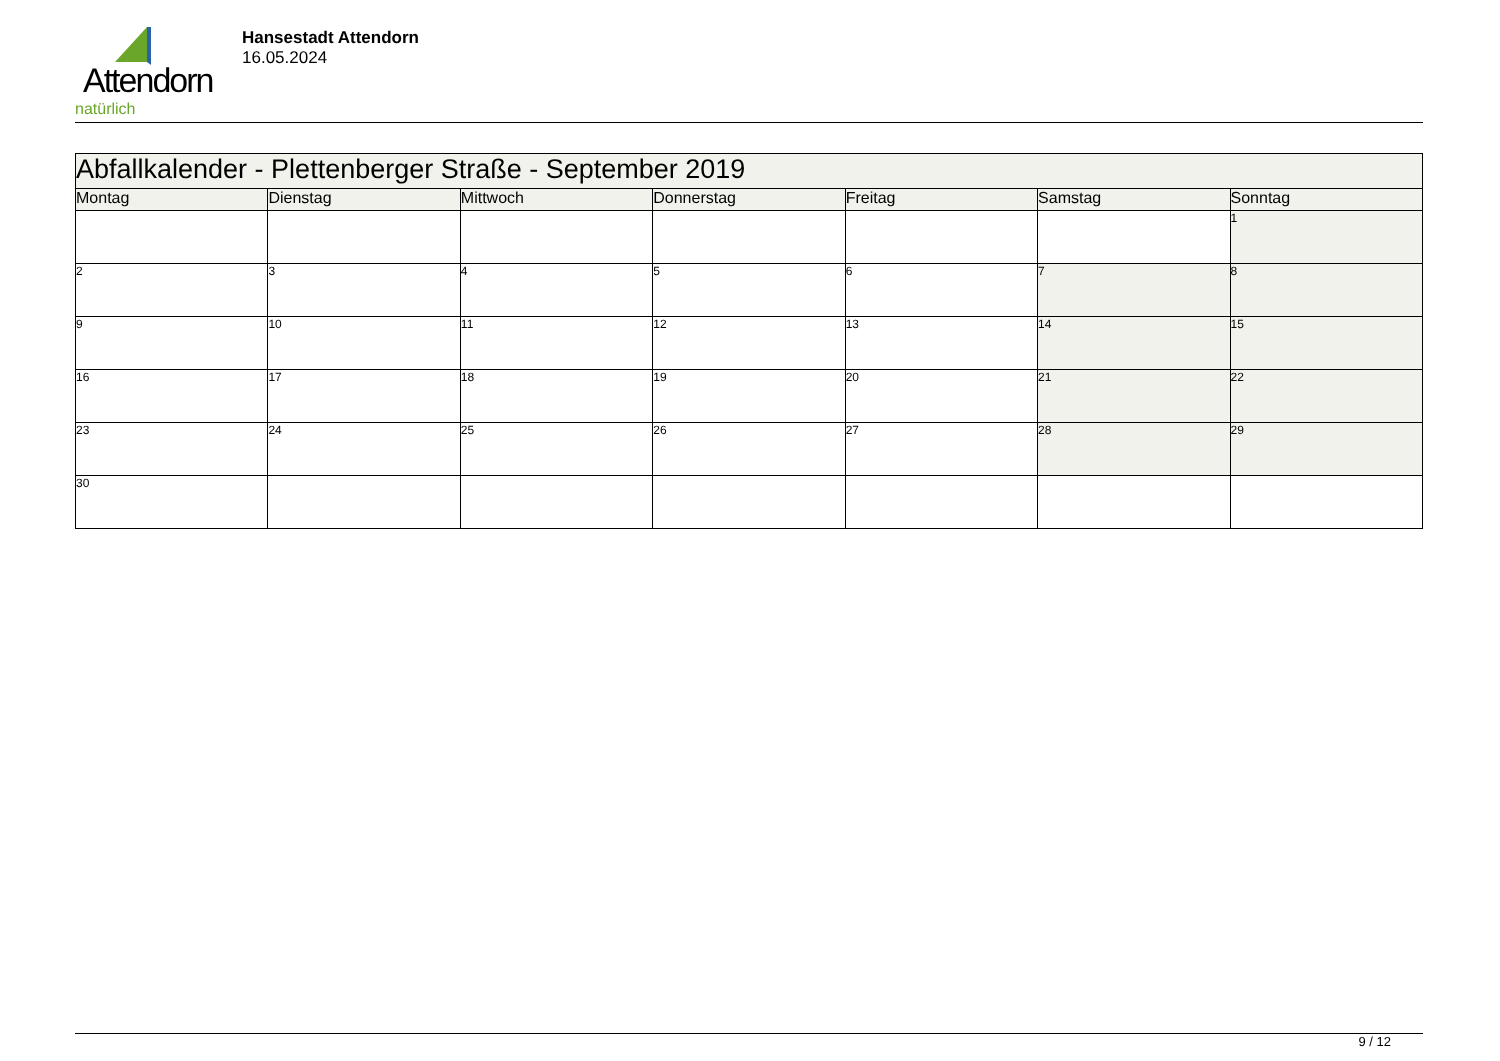Attendorn
natürlich
Hansestadt Attendorn
16.05.2024
| Abfallkalender - Plettenberger Straße - September 2019 | | | | | | |
| Montag | Dienstag | Mittwoch | Donnerstag | Freitag | Samstag | Sonntag |
| | | | | | | 1 |
| 2 | 3 | 4 | 5 | 6 | 7 | 8 |
| 9 | 10 | 11 | 12 | 13 | 14 | 15 |
| 16 | 17 | 18 | 19 | 20 | 21 | 22 |
| 23 | 24 | 25 | 26 | 27 | 28 | 29 |
| 30 | | | | | | |
9 / 12